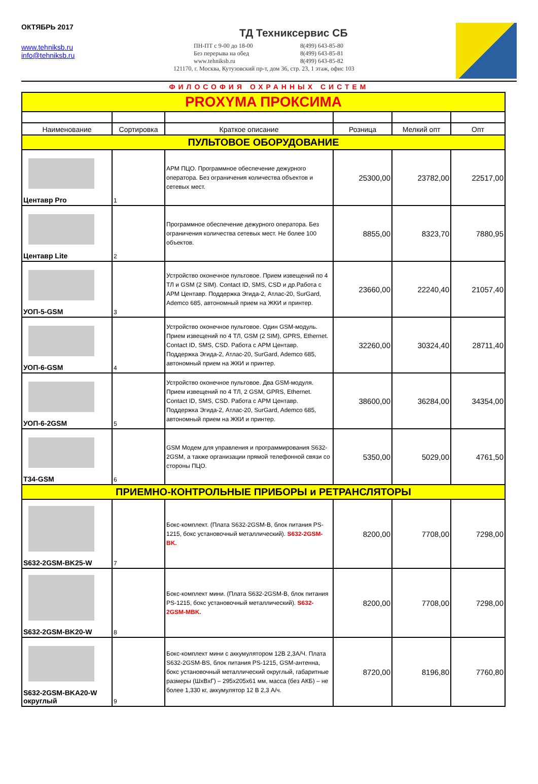ОКТЯБРЬ 2017
www.tehniksb.ru
info@tehniksb.ru
ТД Техниксервис СБ
ПН-ПТ с 9-00 до 18-00 8(499) 643-85-80 Без перерыва на обед 8(499) 643-85-81 www.tehniksb.ru 8(499) 643-85-82
121170, г. Москва, Кутузовский пр-т, дом 36, стр. 23, 1 этаж, офис 103
ФИЛОСОФИЯ ОХРАННЫХ СИСТЕМ
| PROXYMA ПРОКСИМА | | | | | |
| Наименование | Сортировка | Краткое описание | Розница | Мелкий опт | Опт |
| ПУЛЬТОВОЕ ОБОРУДОВАНИЕ | | | | | |
| Центавр Pro | 1 | АРМ ПЦО. Программное обеспечение дежурного оператора. Без ограничения количества объектов и сетевых мест. | 25300,00 | 23782,00 | 22517,00 |
| Центавр Lite | 2 | Программное обеспечение дежурного оператора. Без ограничения количества сетевых мест. Не более 100 объектов. | 8855,00 | 8323,70 | 7880,95 |
| УОП-5-GSM | 3 | Устройство оконечное пультовое. Прием извещений по 4 ТЛ и GSM (2 SIM). Contact ID, SMS, CSD и др.Работа с АРМ Центавр. Поддержка Эгида-2, Атлас-20, SurGard, Ademco 685, автономный прием на ЖКИ и принтер. | 23660,00 | 22240,40 | 21057,40 |
| УОП-6-GSM | 4 | Устройство оконечное пультовое. Один GSM-модуль. Прием извещений по 4 ТЛ, GSM (2 SIM), GPRS, Ethernet. Contact ID, SMS, CSD. Работа с АРМ Центавр. Поддержка Эгида-2, Атлас-20, SurGard, Ademco 685, автономный прием на ЖКИ и принтер. | 32260,00 | 30324,40 | 28711,40 |
| УОП-6-2GSM | 5 | Устройство оконечное пультовое. Два GSM-модуля. Прием извещений по 4 ТЛ, 2 GSM, GPRS, Ethernet. Contact ID, SMS, CSD. Работа с АРМ Центавр. Поддержка Эгида-2, Атлас-20, SurGard, Ademco 685, автономный прием на ЖКИ и принтер. | 38600,00 | 36284,00 | 34354,00 |
| T34-GSM | 6 | GSM Модем для управления и программирования S632-2GSM, а также организации прямой телефонной связи со стороны ПЦО. | 5350,00 | 5029,00 | 4761,50 |
| ПРИЕМНО-КОНТРОЛЬНЫЕ ПРИБОРЫ и РЕТРАНСЛЯТОРЫ | | | | | |
| S632-2GSM-BK25-W | 7 | Бокс-комплект. (Плата S632-2GSM-B, блок питания PS-1215, бокс установочный металлический). S632-2GSM-BK. | 8200,00 | 7708,00 | 7298,00 |
| S632-2GSM-BK20-W | 8 | Бокс-комплект мини. (Плата S632-2GSM-B, блок питания PS-1215, бокс установочный металлический). S632-2GSM-MBK. | 8200,00 | 7708,00 | 7298,00 |
| S632-2GSM-BKA20-W округлый | 9 | Бокс-комплект мини с аккумулятором 12В 2,3А/Ч. Плата S632-2GSM-BS, блок питания PS-1215, GSM-антенна, бокс установочный металлический округлый, габаритные размеры (ШхВхГ) – 295х205х61 мм, масса (без АКБ) – не более 1,330 кг, аккумулятор 12 В 2,3 А/ч. | 8720,00 | 8196,80 | 7760,80 |